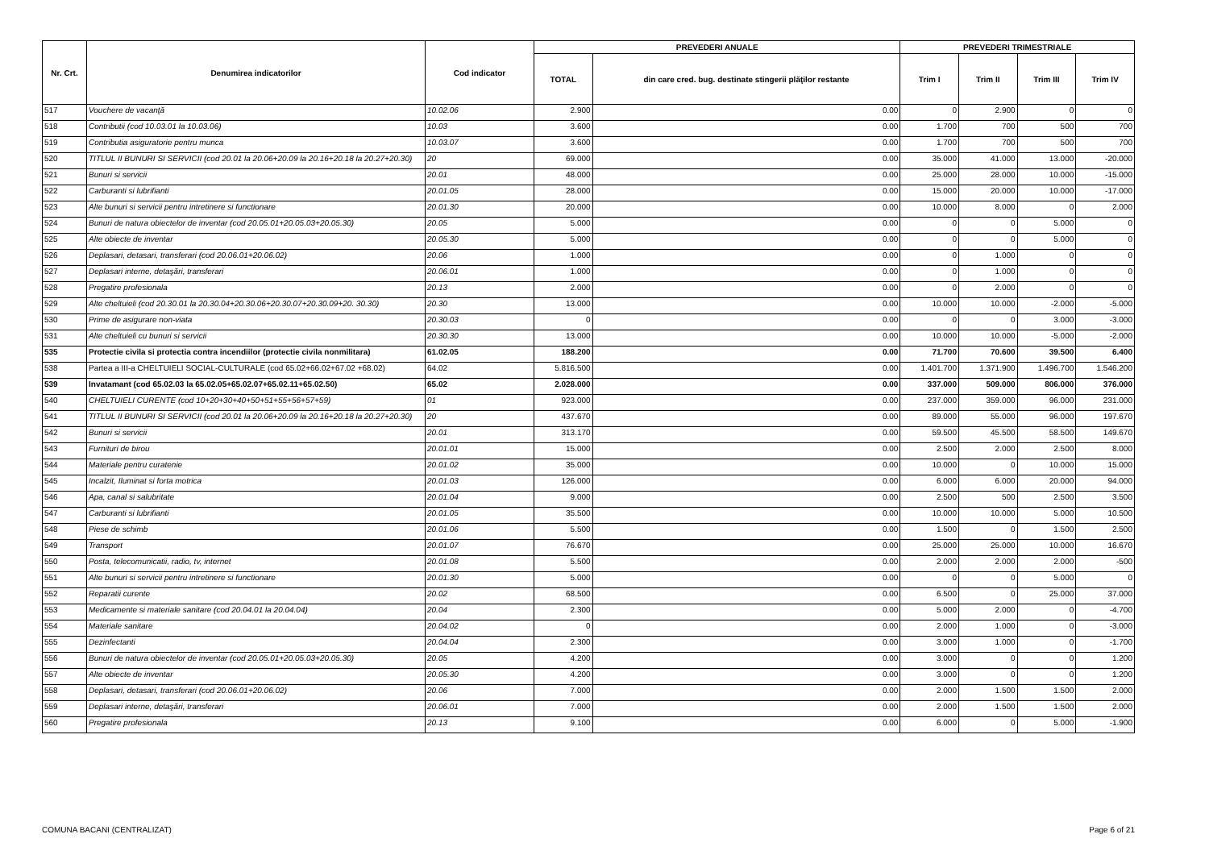| Nr. Crt. | Denumirea indicatorilor | Cod indicator | PREVEDERI ANUALE | | PREVEDERI TRIMESTRIALE | | | |
| --- | --- | --- | --- | --- | --- | --- | --- | --- |
| | | | TOTAL | din care cred. bug. destinate stingerii plăţilor restante | Trim I | Trim II | Trim III | Trim IV |
| 517 | Vouchere de vacanţă | 10.02.06 | 2.900 | 0.00 | 0 | 2.900 | 0 | 0 |
| 518 | Contributii (cod 10.03.01 la 10.03.06) | 10.03 | 3.600 | 0.00 | 1.700 | 700 | 500 | 700 |
| 519 | Contributia asiguratorie pentru munca | 10.03.07 | 3.600 | 0.00 | 1.700 | 700 | 500 | 700 |
| 520 | TITLUL II BUNURI SI SERVICII (cod 20.01 la 20.06+20.09 la 20.16+20.18 la 20.27+20.30) | 20 | 69.000 | 0.00 | 35.000 | 41.000 | 13.000 | -20.000 |
| 521 | Bunuri si servicii | 20.01 | 48.000 | 0.00 | 25.000 | 28.000 | 10.000 | -15.000 |
| 522 | Carburanti si lubrifianti | 20.01.05 | 28.000 | 0.00 | 15.000 | 20.000 | 10.000 | -17.000 |
| 523 | Alte bunuri si servicii pentru intretinere si functionare | 20.01.30 | 20.000 | 0.00 | 10.000 | 8.000 | 0 | 2.000 |
| 524 | Bunuri de natura obiectelor de inventar (cod 20.05.01+20.05.03+20.05.30) | 20.05 | 5.000 | 0.00 | 0 | 0 | 5.000 | 0 |
| 525 | Alte obiecte de inventar | 20.05.30 | 5.000 | 0.00 | 0 | 0 | 5.000 | 0 |
| 526 | Deplasari, detasari, transferari (cod 20.06.01+20.06.02) | 20.06 | 1.000 | 0.00 | 0 | 1.000 | 0 | 0 |
| 527 | Deplasari interne, detaşări, transferari | 20.06.01 | 1.000 | 0.00 | 0 | 1.000 | 0 | 0 |
| 528 | Pregatire profesionala | 20.13 | 2.000 | 0.00 | 0 | 2.000 | 0 | 0 |
| 529 | Alte cheltuieli (cod 20.30.01 la 20.30.04+20.30.06+20.30.07+20.30.09+20. 30.30) | 20.30 | 13.000 | 0.00 | 10.000 | 10.000 | -2.000 | -5.000 |
| 530 | Prime de asigurare non-viata | 20.30.03 | 0 | 0.00 | 0 | 0 | 3.000 | -3.000 |
| 531 | Alte cheltuieli cu bunuri si servicii | 20.30.30 | 13.000 | 0.00 | 10.000 | 10.000 | -5.000 | -2.000 |
| 535 | Protectie civila si protectia contra incendiilor (protectie civila nonmilitara) | 61.02.05 | 188.200 | 0.00 | 71.700 | 70.600 | 39.500 | 6.400 |
| 538 | Partea a III-a CHELTUIELI SOCIAL-CULTURALE (cod 65.02+66.02+67.02 +68.02) | 64.02 | 5.816.500 | 0.00 | 1.401.700 | 1.371.900 | 1.496.700 | 1.546.200 |
| 539 | Invatamant (cod 65.02.03 la 65.02.05+65.02.07+65.02.11+65.02.50) | 65.02 | 2.028.000 | 0.00 | 337.000 | 509.000 | 806.000 | 376.000 |
| 540 | CHELTUIELI CURENTE (cod 10+20+30+40+50+51+55+56+57+59) | 01 | 923.000 | 0.00 | 237.000 | 359.000 | 96.000 | 231.000 |
| 541 | TITLUL II BUNURI SI SERVICII (cod 20.01 la 20.06+20.09 la 20.16+20.18 la 20.27+20.30) | 20 | 437.670 | 0.00 | 89.000 | 55.000 | 96.000 | 197.670 |
| 542 | Bunuri si servicii | 20.01 | 313.170 | 0.00 | 59.500 | 45.500 | 58.500 | 149.670 |
| 543 | Furnituri de birou | 20.01.01 | 15.000 | 0.00 | 2.500 | 2.000 | 2.500 | 8.000 |
| 544 | Materiale pentru curatenie | 20.01.02 | 35.000 | 0.00 | 10.000 | 0 | 10.000 | 15.000 |
| 545 | Incalzit, Iluminat si forta motrica | 20.01.03 | 126.000 | 0.00 | 6.000 | 6.000 | 20.000 | 94.000 |
| 546 | Apa, canal si salubritate | 20.01.04 | 9.000 | 0.00 | 2.500 | 500 | 2.500 | 3.500 |
| 547 | Carburanti si lubrifianti | 20.01.05 | 35.500 | 0.00 | 10.000 | 10.000 | 5.000 | 10.500 |
| 548 | Piese de schimb | 20.01.06 | 5.500 | 0.00 | 1.500 | 0 | 1.500 | 2.500 |
| 549 | Transport | 20.01.07 | 76.670 | 0.00 | 25.000 | 25.000 | 10.000 | 16.670 |
| 550 | Posta, telecomunicatii, radio, tv, internet | 20.01.08 | 5.500 | 0.00 | 2.000 | 2.000 | 2.000 | -500 |
| 551 | Alte bunuri si servicii pentru intretinere si functionare | 20.01.30 | 5.000 | 0.00 | 0 | 0 | 5.000 | 0 |
| 552 | Reparatii curente | 20.02 | 68.500 | 0.00 | 6.500 | 0 | 25.000 | 37.000 |
| 553 | Medicamente si materiale sanitare (cod 20.04.01 la 20.04.04) | 20.04 | 2.300 | 0.00 | 5.000 | 2.000 | 0 | -4.700 |
| 554 | Materiale sanitare | 20.04.02 | 0 | 0.00 | 2.000 | 1.000 | 0 | -3.000 |
| 555 | Dezinfectanti | 20.04.04 | 2.300 | 0.00 | 3.000 | 1.000 | 0 | -1.700 |
| 556 | Bunuri de natura obiectelor de inventar (cod 20.05.01+20.05.03+20.05.30) | 20.05 | 4.200 | 0.00 | 3.000 | 0 | 0 | 1.200 |
| 557 | Alte obiecte de inventar | 20.05.30 | 4.200 | 0.00 | 3.000 | 0 | 0 | 1.200 |
| 558 | Deplasari, detasari, transferari (cod 20.06.01+20.06.02) | 20.06 | 7.000 | 0.00 | 2.000 | 1.500 | 1.500 | 2.000 |
| 559 | Deplasari interne, detaşări, transferari | 20.06.01 | 7.000 | 0.00 | 2.000 | 1.500 | 1.500 | 2.000 |
| 560 | Pregatire profesionala | 20.13 | 9.100 | 0.00 | 6.000 | 0 | 5.000 | -1.900 |
COMUNA BACANI (CENTRALIZAT) Page 6 of 21